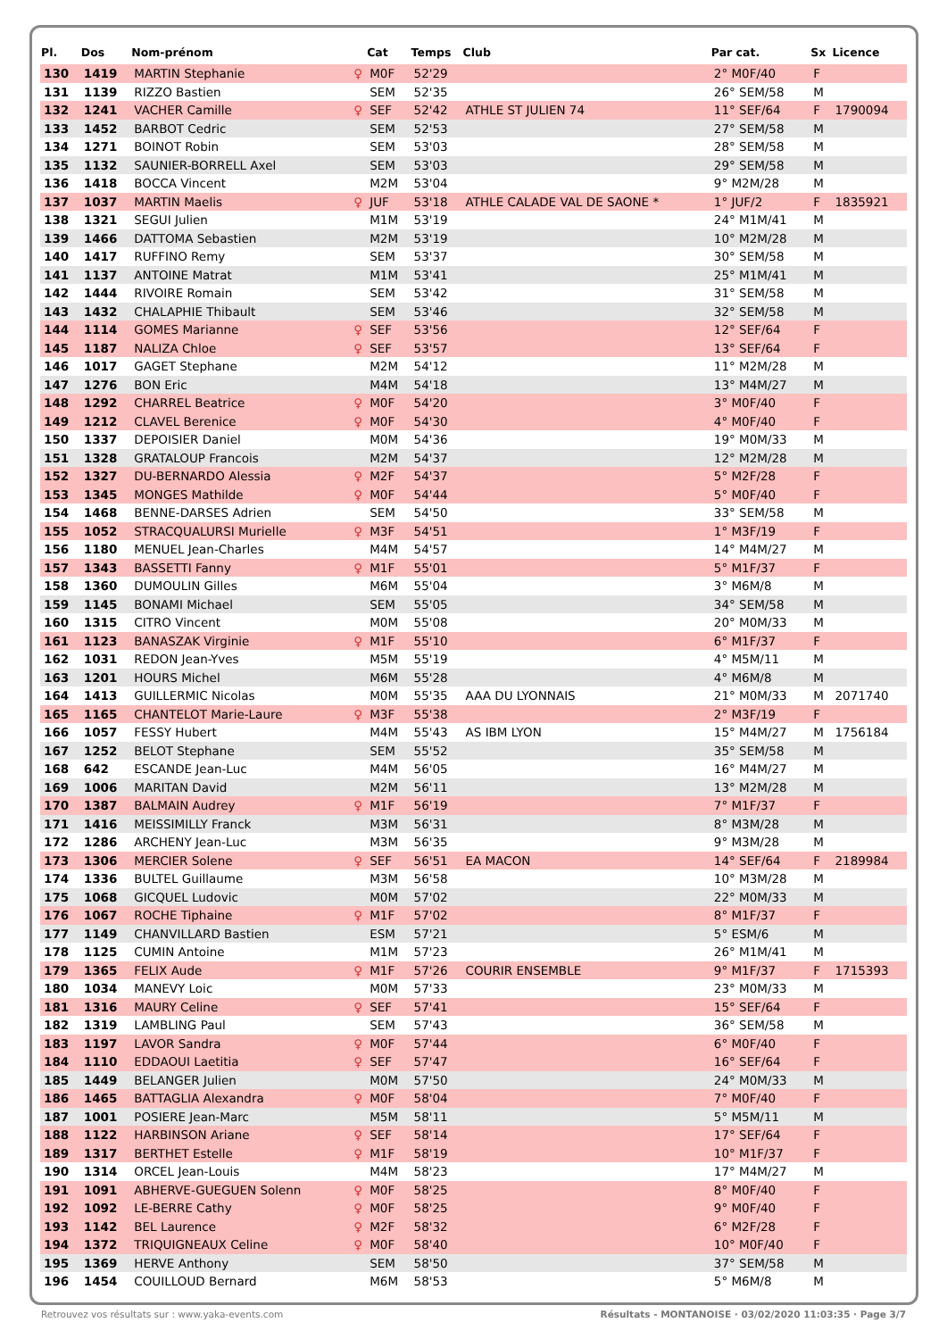| Pl. | Dos | Nom-prénom | | Cat | Temps | Club | Par cat. | Sx | Licence |
| --- | --- | --- | --- | --- | --- | --- | --- | --- | --- |
| 130 | 1419 | MARTIN Stephanie | ♀ | M0F | 52'29 | | 2° M0F/40 | F | |
| 131 | 1139 | RIZZO Bastien | | SEM | 52'35 | | 26° SEM/58 | M | |
| 132 | 1241 | VACHER Camille | ♀ | SEF | 52'42 | ATHLE ST JULIEN 74 | 11° SEF/64 | F | 1790094 |
| 133 | 1452 | BARBOT Cedric | | SEM | 52'53 | | 27° SEM/58 | M | |
| 134 | 1271 | BOINOT Robin | | SEM | 53'03 | | 28° SEM/58 | M | |
| 135 | 1132 | SAUNIER-BORRELL Axel | | SEM | 53'03 | | 29° SEM/58 | M | |
| 136 | 1418 | BOCCA Vincent | | M2M | 53'04 | | 9° M2M/28 | M | |
| 137 | 1037 | MARTIN Maelis | ♀ | JUF | 53'18 | ATHLE CALADE VAL DE SAONE * | 1° JUF/2 | F | 1835921 |
| 138 | 1321 | SEGUI Julien | | M1M | 53'19 | | 24° M1M/41 | M | |
| 139 | 1466 | DATTOMA Sebastien | | M2M | 53'19 | | 10° M2M/28 | M | |
| 140 | 1417 | RUFFINO Remy | | SEM | 53'37 | | 30° SEM/58 | M | |
| 141 | 1137 | ANTOINE Matrat | | M1M | 53'41 | | 25° M1M/41 | M | |
| 142 | 1444 | RIVOIRE Romain | | SEM | 53'42 | | 31° SEM/58 | M | |
| 143 | 1432 | CHALAPHIE Thibault | | SEM | 53'46 | | 32° SEM/58 | M | |
| 144 | 1114 | GOMES Marianne | ♀ | SEF | 53'56 | | 12° SEF/64 | F | |
| 145 | 1187 | NALIZA Chloe | ♀ | SEF | 53'57 | | 13° SEF/64 | F | |
| 146 | 1017 | GAGET Stephane | | M2M | 54'12 | | 11° M2M/28 | M | |
| 147 | 1276 | BON Eric | | M4M | 54'18 | | 13° M4M/27 | M | |
| 148 | 1292 | CHARREL Beatrice | ♀ | M0F | 54'20 | | 3° M0F/40 | F | |
| 149 | 1212 | CLAVEL Berenice | ♀ | M0F | 54'30 | | 4° M0F/40 | F | |
| 150 | 1337 | DEPOISIER Daniel | | M0M | 54'36 | | 19° M0M/33 | M | |
| 151 | 1328 | GRATALOUP Francois | | M2M | 54'37 | | 12° M2M/28 | M | |
| 152 | 1327 | DU-BERNARDO Alessia | ♀ | M2F | 54'37 | | 5° M2F/28 | F | |
| 153 | 1345 | MONGES Mathilde | ♀ | M0F | 54'44 | | 5° M0F/40 | F | |
| 154 | 1468 | BENNE-DARSES Adrien | | SEM | 54'50 | | 33° SEM/58 | M | |
| 155 | 1052 | STRACQUALURSI Murielle | ♀ | M3F | 54'51 | | 1° M3F/19 | F | |
| 156 | 1180 | MENUEL Jean-Charles | | M4M | 54'57 | | 14° M4M/27 | M | |
| 157 | 1343 | BASSETTI Fanny | ♀ | M1F | 55'01 | | 5° M1F/37 | F | |
| 158 | 1360 | DUMOULIN Gilles | | M6M | 55'04 | | 3° M6M/8 | M | |
| 159 | 1145 | BONAMI Michael | | SEM | 55'05 | | 34° SEM/58 | M | |
| 160 | 1315 | CITRO Vincent | | M0M | 55'08 | | 20° M0M/33 | M | |
| 161 | 1123 | BANASZAK Virginie | ♀ | M1F | 55'10 | | 6° M1F/37 | F | |
| 162 | 1031 | REDON Jean-Yves | | M5M | 55'19 | | 4° M5M/11 | M | |
| 163 | 1201 | HOURS Michel | | M6M | 55'28 | | 4° M6M/8 | M | |
| 164 | 1413 | GUILLERMIC Nicolas | | M0M | 55'35 | AAA DU LYONNAIS | 21° M0M/33 | M | 2071740 |
| 165 | 1165 | CHANTELOT Marie-Laure | ♀ | M3F | 55'38 | | 2° M3F/19 | F | |
| 166 | 1057 | FESSY Hubert | | M4M | 55'43 | AS IBM LYON | 15° M4M/27 | M | 1756184 |
| 167 | 1252 | BELOT Stephane | | SEM | 55'52 | | 35° SEM/58 | M | |
| 168 | 642 | ESCANDE Jean-Luc | | M4M | 56'05 | | 16° M4M/27 | M | |
| 169 | 1006 | MARITAN David | | M2M | 56'11 | | 13° M2M/28 | M | |
| 170 | 1387 | BALMAIN Audrey | ♀ | M1F | 56'19 | | 7° M1F/37 | F | |
| 171 | 1416 | MEISSIMILLY Franck | | M3M | 56'31 | | 8° M3M/28 | M | |
| 172 | 1286 | ARCHENY Jean-Luc | | M3M | 56'35 | | 9° M3M/28 | M | |
| 173 | 1306 | MERCIER Solene | ♀ | SEF | 56'51 | EA MACON | 14° SEF/64 | F | 2189984 |
| 174 | 1336 | BULTEL Guillaume | | M3M | 56'58 | | 10° M3M/28 | M | |
| 175 | 1068 | GICQUEL Ludovic | | M0M | 57'02 | | 22° M0M/33 | M | |
| 176 | 1067 | ROCHE Tiphaine | ♀ | M1F | 57'02 | | 8° M1F/37 | F | |
| 177 | 1149 | CHANVILLARD Bastien | | ESM | 57'21 | | 5° ESM/6 | M | |
| 178 | 1125 | CUMIN Antoine | | M1M | 57'23 | | 26° M1M/41 | M | |
| 179 | 1365 | FELIX Aude | ♀ | M1F | 57'26 | COURIR ENSEMBLE | 9° M1F/37 | F | 1715393 |
| 180 | 1034 | MANEVY Loic | | M0M | 57'33 | | 23° M0M/33 | M | |
| 181 | 1316 | MAURY Celine | ♀ | SEF | 57'41 | | 15° SEF/64 | F | |
| 182 | 1319 | LAMBLING Paul | | SEM | 57'43 | | 36° SEM/58 | M | |
| 183 | 1197 | LAVOR Sandra | ♀ | M0F | 57'44 | | 6° M0F/40 | F | |
| 184 | 1110 | EDDAOUI Laetitia | ♀ | SEF | 57'47 | | 16° SEF/64 | F | |
| 185 | 1449 | BELANGER Julien | | M0M | 57'50 | | 24° M0M/33 | M | |
| 186 | 1465 | BATTAGLIA Alexandra | ♀ | M0F | 58'04 | | 7° M0F/40 | F | |
| 187 | 1001 | POSIERE Jean-Marc | | M5M | 58'11 | | 5° M5M/11 | M | |
| 188 | 1122 | HARBINSON Ariane | ♀ | SEF | 58'14 | | 17° SEF/64 | F | |
| 189 | 1317 | BERTHET Estelle | ♀ | M1F | 58'19 | | 10° M1F/37 | F | |
| 190 | 1314 | ORCEL Jean-Louis | | M4M | 58'23 | | 17° M4M/27 | M | |
| 191 | 1091 | ABHERVE-GUEGUEN Solenn | ♀ | M0F | 58'25 | | 8° M0F/40 | F | |
| 192 | 1092 | LE-BERRE Cathy | ♀ | M0F | 58'25 | | 9° M0F/40 | F | |
| 193 | 1142 | BEL Laurence | ♀ | M2F | 58'32 | | 6° M2F/28 | F | |
| 194 | 1372 | TRIQUIGNEAUX Celine | ♀ | M0F | 58'40 | | 10° M0F/40 | F | |
| 195 | 1369 | HERVE Anthony | | SEM | 58'50 | | 37° SEM/58 | M | |
| 196 | 1454 | COUILLOUD Bernard | | M6M | 58'53 | | 5° M6M/8 | M | |
Retrouvez vos résultats sur : www.yaka-events.com Résultats - MONTANOISE · 03/02/2020 11:03:35 · Page 3/7